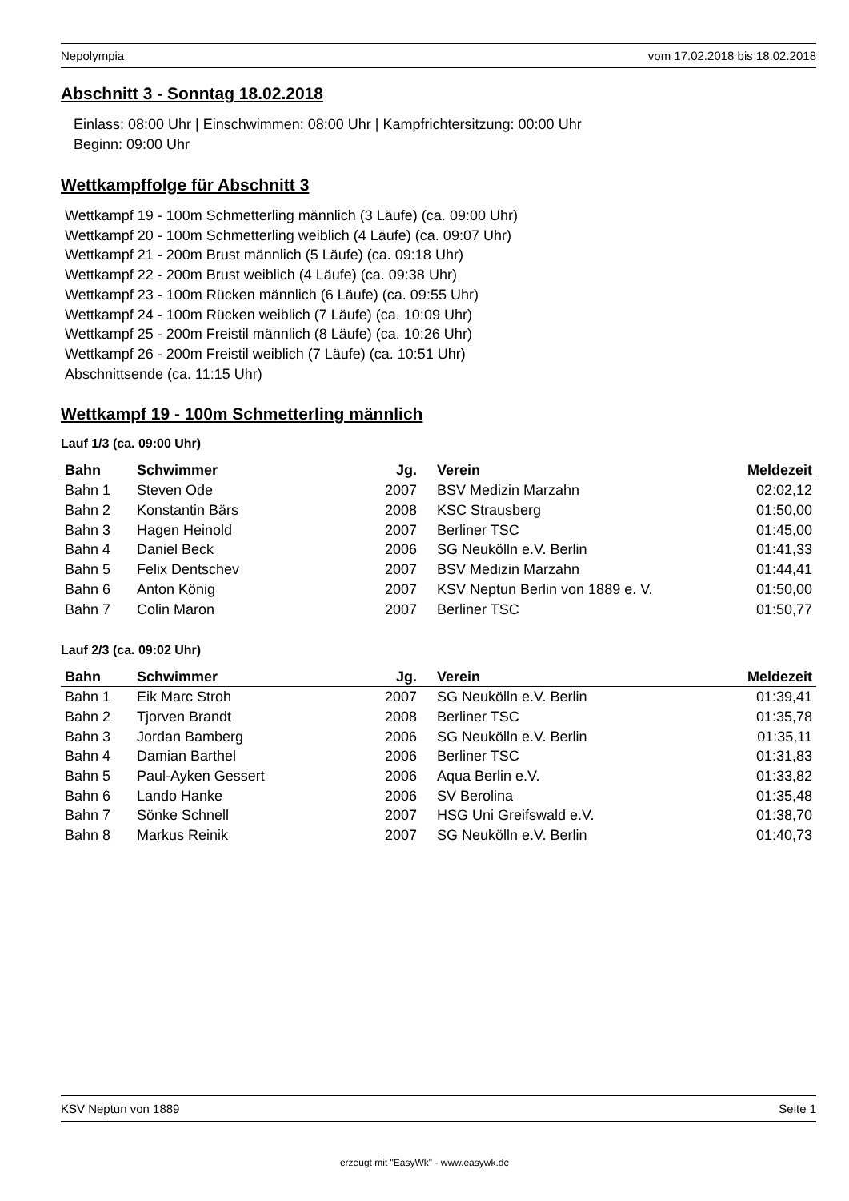Nepolympia vom 17.02.2018 bis 18.02.2018
Abschnitt 3 - Sonntag 18.02.2018
Einlass: 08:00 Uhr | Einschwimmen: 08:00 Uhr | Kampfrichtersitzung: 00:00 Uhr
Beginn: 09:00 Uhr
Wettkampffolge für Abschnitt 3
Wettkampf 19 - 100m Schmetterling männlich (3 Läufe) (ca. 09:00 Uhr)
Wettkampf 20 - 100m Schmetterling weiblich (4 Läufe) (ca. 09:07 Uhr)
Wettkampf 21 - 200m Brust männlich (5 Läufe) (ca. 09:18 Uhr)
Wettkampf 22 - 200m Brust weiblich (4 Läufe) (ca. 09:38 Uhr)
Wettkampf 23 - 100m Rücken männlich (6 Läufe) (ca. 09:55 Uhr)
Wettkampf 24 - 100m Rücken weiblich (7 Läufe) (ca. 10:09 Uhr)
Wettkampf 25 - 200m Freistil männlich (8 Läufe) (ca. 10:26 Uhr)
Wettkampf 26 - 200m Freistil weiblich (7 Läufe) (ca. 10:51 Uhr)
Abschnittsende (ca. 11:15 Uhr)
Wettkampf 19 - 100m Schmetterling männlich
Lauf 1/3 (ca. 09:00 Uhr)
| Bahn | Schwimmer | Jg. | Verein | Meldezeit |
| --- | --- | --- | --- | --- |
| Bahn 1 | Steven Ode | 2007 | BSV Medizin Marzahn | 02:02,12 |
| Bahn 2 | Konstantin Bärs | 2008 | KSC Strausberg | 01:50,00 |
| Bahn 3 | Hagen Heinold | 2007 | Berliner TSC | 01:45,00 |
| Bahn 4 | Daniel Beck | 2006 | SG Neukölln e.V. Berlin | 01:41,33 |
| Bahn 5 | Felix Dentschev | 2007 | BSV Medizin Marzahn | 01:44,41 |
| Bahn 6 | Anton König | 2007 | KSV Neptun Berlin von 1889 e. V. | 01:50,00 |
| Bahn 7 | Colin Maron | 2007 | Berliner TSC | 01:50,77 |
Lauf 2/3 (ca. 09:02 Uhr)
| Bahn | Schwimmer | Jg. | Verein | Meldezeit |
| --- | --- | --- | --- | --- |
| Bahn 1 | Eik Marc Stroh | 2007 | SG Neukölln e.V. Berlin | 01:39,41 |
| Bahn 2 | Tjorven Brandt | 2008 | Berliner TSC | 01:35,78 |
| Bahn 3 | Jordan Bamberg | 2006 | SG Neukölln e.V. Berlin | 01:35,11 |
| Bahn 4 | Damian Barthel | 2006 | Berliner TSC | 01:31,83 |
| Bahn 5 | Paul-Ayken Gessert | 2006 | Aqua Berlin e.V. | 01:33,82 |
| Bahn 6 | Lando Hanke | 2006 | SV Berolina | 01:35,48 |
| Bahn 7 | Sönke Schnell | 2007 | HSG Uni Greifswald e.V. | 01:38,70 |
| Bahn 8 | Markus Reinik | 2007 | SG Neukölln e.V. Berlin | 01:40,73 |
KSV Neptun von 1889 Seite 1
erzeugt mit "EasyWk" - www.easywk.de